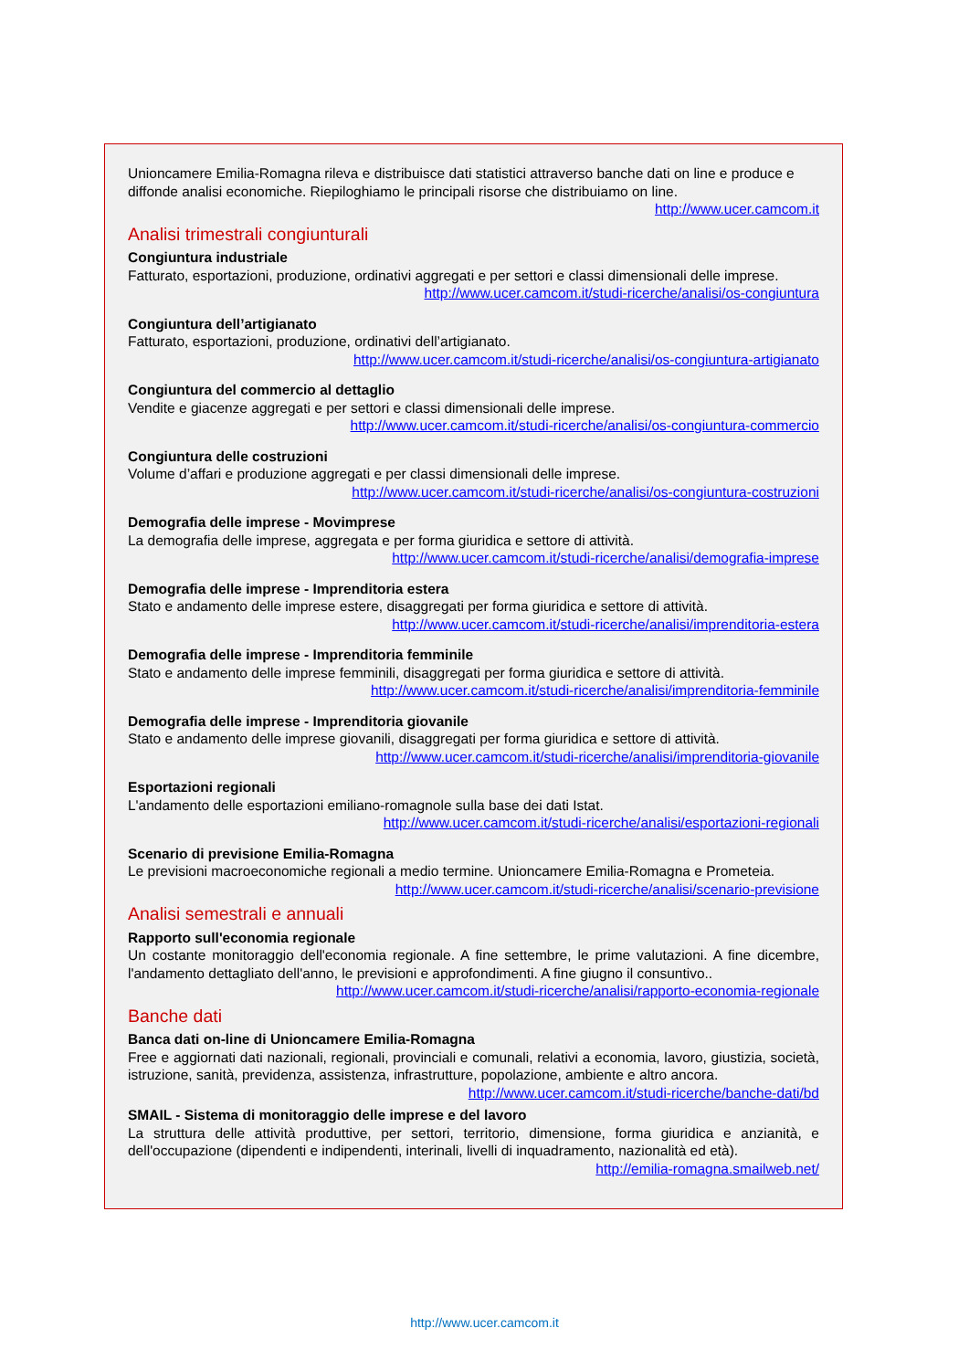Unioncamere Emilia-Romagna rileva e distribuisce dati statistici attraverso banche dati on line e produce e diffonde analisi economiche. Riepiloghiamo le principali risorse che distribuiamo on line.
http://www.ucer.camcom.it
Analisi trimestrali congiunturali
Congiuntura industriale
Fatturato, esportazioni, produzione, ordinativi aggregati e per settori e classi dimensionali delle imprese.
http://www.ucer.camcom.it/studi-ricerche/analisi/os-congiuntura
Congiuntura dell’artigianato
Fatturato, esportazioni, produzione, ordinativi dell’artigianato.
http://www.ucer.camcom.it/studi-ricerche/analisi/os-congiuntura-artigianato
Congiuntura del commercio al dettaglio
Vendite e giacenze aggregati e per settori e classi dimensionali delle imprese.
http://www.ucer.camcom.it/studi-ricerche/analisi/os-congiuntura-commercio
Congiuntura delle costruzioni
Volume d’affari e produzione aggregati e per classi dimensionali delle imprese.
http://www.ucer.camcom.it/studi-ricerche/analisi/os-congiuntura-costruzioni
Demografia delle imprese - Movimprese
La demografia delle imprese, aggregata e per forma giuridica e settore di attività.
http://www.ucer.camcom.it/studi-ricerche/analisi/demografia-imprese
Demografia delle imprese - Imprenditoria estera
Stato e andamento delle imprese estere, disaggregati per forma giuridica e settore di attività.
http://www.ucer.camcom.it/studi-ricerche/analisi/imprenditoria-estera
Demografia delle imprese - Imprenditoria femminile
Stato e andamento delle imprese femminili, disaggregati per forma giuridica e settore di attività.
http://www.ucer.camcom.it/studi-ricerche/analisi/imprenditoria-femminile
Demografia delle imprese - Imprenditoria giovanile
Stato e andamento delle imprese giovanili, disaggregati per forma giuridica e settore di attività.
http://www.ucer.camcom.it/studi-ricerche/analisi/imprenditoria-giovanile
Esportazioni regionali
L'andamento delle esportazioni emiliano-romagnole sulla base dei dati Istat.
http://www.ucer.camcom.it/studi-ricerche/analisi/esportazioni-regionali
Scenario di previsione Emilia-Romagna
Le previsioni macroeconomiche regionali a medio termine. Unioncamere Emilia-Romagna e Prometeia.
http://www.ucer.camcom.it/studi-ricerche/analisi/scenario-previsione
Analisi semestrali e annuali
Rapporto sull'economia regionale
Un costante monitoraggio dell'economia regionale. A fine settembre, le prime valutazioni. A fine dicembre, l'andamento dettagliato dell'anno, le previsioni e approfondimenti. A fine giugno il consuntivo..
http://www.ucer.camcom.it/studi-ricerche/analisi/rapporto-economia-regionale
Banche dati
Banca dati on-line di Unioncamere Emilia-Romagna
Free e aggiornati dati nazionali, regionali, provinciali e comunali, relativi a economia, lavoro, giustizia, società, istruzione, sanità, previdenza, assistenza, infrastrutture, popolazione, ambiente e altro ancora.
http://www.ucer.camcom.it/studi-ricerche/banche-dati/bd
SMAIL - Sistema di monitoraggio delle imprese e del lavoro
La struttura delle attività produttive, per settori, territorio, dimensione, forma giuridica e anzianità, e dell'occupazione (dipendenti e indipendenti, interinali, livelli di inquadramento, nazionalità ed età).
http://emilia-romagna.smailweb.net/
http://www.ucer.camcom.it